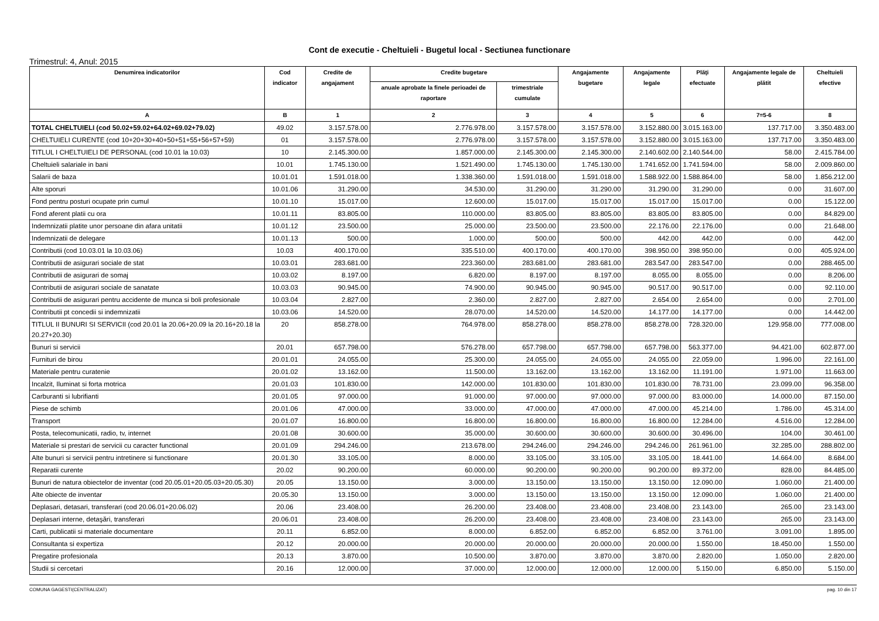Cont de executie - Cheltuieli - Bugetul local - Sectiunea functionare
Trimestrul: 4, Anul: 2015
| Denumirea indicatorilor | Cod indicator | Credite de angajament | Credite bugetare | | Angajamente bugetare | Angajamente legale | Plăţi efectuate | Angajamente legale de plătit | Cheltuieli efective |
| --- | --- | --- | --- | --- | --- | --- | --- | --- | --- |
| | | | anuale aprobate la finele perioadei de raportare | trimestriale cumulate | | | | | |
| A | B | 1 | 2 | 3 | 4 | 5 | 6 | 7=5-6 | 8 |
| TOTAL CHELTUIELI (cod 50.02+59.02+64.02+69.02+79.02) | 49.02 | 3.157.578.00 | 2.776.978.00 | 3.157.578.00 | 3.157.578.00 | 3.152.880.00 | 3.015.163.00 | 137.717.00 | 3.350.483.00 |
| CHELTUIELI CURENTE (cod 10+20+30+40+50+51+55+56+57+59) | 01 | 3.157.578.00 | 2.776.978.00 | 3.157.578.00 | 3.157.578.00 | 3.152.880.00 | 3.015.163.00 | 137.717.00 | 3.350.483.00 |
| TITLUL I CHELTUIELI DE PERSONAL (cod 10.01 la 10.03) | 10 | 2.145.300.00 | 1.857.000.00 | 2.145.300.00 | 2.145.300.00 | 2.140.602.00 | 2.140.544.00 | 58.00 | 2.415.784.00 |
| Cheltuieli salariale in bani | 10.01 | 1.745.130.00 | 1.521.490.00 | 1.745.130.00 | 1.745.130.00 | 1.741.652.00 | 1.741.594.00 | 58.00 | 2.009.860.00 |
| Salarii de baza | 10.01.01 | 1.591.018.00 | 1.338.360.00 | 1.591.018.00 | 1.591.018.00 | 1.588.922.00 | 1.588.864.00 | 58.00 | 1.856.212.00 |
| Alte sporuri | 10.01.06 | 31.290.00 | 34.530.00 | 31.290.00 | 31.290.00 | 31.290.00 | 31.290.00 | 0.00 | 31.607.00 |
| Fond pentru posturi ocupate prin cumul | 10.01.10 | 15.017.00 | 12.600.00 | 15.017.00 | 15.017.00 | 15.017.00 | 15.017.00 | 0.00 | 15.122.00 |
| Fond aferent platii cu ora | 10.01.11 | 83.805.00 | 110.000.00 | 83.805.00 | 83.805.00 | 83.805.00 | 83.805.00 | 0.00 | 84.829.00 |
| Indemnizatii platite unor persoane din afara unitatii | 10.01.12 | 23.500.00 | 25.000.00 | 23.500.00 | 23.500.00 | 22.176.00 | 22.176.00 | 0.00 | 21.648.00 |
| Indemnizatii de delegare | 10.01.13 | 500.00 | 1.000.00 | 500.00 | 500.00 | 442.00 | 442.00 | 0.00 | 442.00 |
| Contributii (cod 10.03.01 la 10.03.06) | 10.03 | 400.170.00 | 335.510.00 | 400.170.00 | 400.170.00 | 398.950.00 | 398.950.00 | 0.00 | 405.924.00 |
| Contributii de asigurari sociale de stat | 10.03.01 | 283.681.00 | 223.360.00 | 283.681.00 | 283.681.00 | 283.547.00 | 283.547.00 | 0.00 | 288.465.00 |
| Contributii de asigurari de somaj | 10.03.02 | 8.197.00 | 6.820.00 | 8.197.00 | 8.197.00 | 8.055.00 | 8.055.00 | 0.00 | 8.206.00 |
| Contributii de asigurari sociale de sanatate | 10.03.03 | 90.945.00 | 74.900.00 | 90.945.00 | 90.945.00 | 90.517.00 | 90.517.00 | 0.00 | 92.110.00 |
| Contributii de asigurari pentru accidente de munca si boli profesionale | 10.03.04 | 2.827.00 | 2.360.00 | 2.827.00 | 2.827.00 | 2.654.00 | 2.654.00 | 0.00 | 2.701.00 |
| Contributii pt concedii si indemnizatii | 10.03.06 | 14.520.00 | 28.070.00 | 14.520.00 | 14.520.00 | 14.177.00 | 14.177.00 | 0.00 | 14.442.00 |
| TITLUL II BUNURI SI SERVICII (cod 20.01 la 20.06+20.09 la 20.16+20.18 la 20.27+20.30) | 20 | 858.278.00 | 764.978.00 | 858.278.00 | 858.278.00 | 858.278.00 | 728.320.00 | 129.958.00 | 777.008.00 |
| Bunuri si servicii | 20.01 | 657.798.00 | 576.278.00 | 657.798.00 | 657.798.00 | 657.798.00 | 563.377.00 | 94.421.00 | 602.877.00 |
| Furnituri de birou | 20.01.01 | 24.055.00 | 25.300.00 | 24.055.00 | 24.055.00 | 24.055.00 | 22.059.00 | 1.996.00 | 22.161.00 |
| Materiale pentru curatenie | 20.01.02 | 13.162.00 | 11.500.00 | 13.162.00 | 13.162.00 | 13.162.00 | 11.191.00 | 1.971.00 | 11.663.00 |
| Incalzit, Iluminat si forta motrica | 20.01.03 | 101.830.00 | 142.000.00 | 101.830.00 | 101.830.00 | 101.830.00 | 78.731.00 | 23.099.00 | 96.358.00 |
| Carburanti si lubrifianti | 20.01.05 | 97.000.00 | 91.000.00 | 97.000.00 | 97.000.00 | 97.000.00 | 83.000.00 | 14.000.00 | 87.150.00 |
| Piese de schimb | 20.01.06 | 47.000.00 | 33.000.00 | 47.000.00 | 47.000.00 | 47.000.00 | 45.214.00 | 1.786.00 | 45.314.00 |
| Transport | 20.01.07 | 16.800.00 | 16.800.00 | 16.800.00 | 16.800.00 | 16.800.00 | 12.284.00 | 4.516.00 | 12.284.00 |
| Posta, telecomunicatii, radio, tv, internet | 20.01.08 | 30.600.00 | 35.000.00 | 30.600.00 | 30.600.00 | 30.600.00 | 30.496.00 | 104.00 | 30.461.00 |
| Materiale si prestari de servicii cu caracter functional | 20.01.09 | 294.246.00 | 213.678.00 | 294.246.00 | 294.246.00 | 294.246.00 | 261.961.00 | 32.285.00 | 288.802.00 |
| Alte bunuri si servicii pentru intretinere si functionare | 20.01.30 | 33.105.00 | 8.000.00 | 33.105.00 | 33.105.00 | 33.105.00 | 18.441.00 | 14.664.00 | 8.684.00 |
| Reparatii curente | 20.02 | 90.200.00 | 60.000.00 | 90.200.00 | 90.200.00 | 90.200.00 | 89.372.00 | 828.00 | 84.485.00 |
| Bunuri de natura obiectelor de inventar (cod 20.05.01+20.05.03+20.05.30) | 20.05 | 13.150.00 | 3.000.00 | 13.150.00 | 13.150.00 | 13.150.00 | 12.090.00 | 1.060.00 | 21.400.00 |
| Alte obiecte de inventar | 20.05.30 | 13.150.00 | 3.000.00 | 13.150.00 | 13.150.00 | 13.150.00 | 12.090.00 | 1.060.00 | 21.400.00 |
| Deplasari, detasari, transferari (cod 20.06.01+20.06.02) | 20.06 | 23.408.00 | 26.200.00 | 23.408.00 | 23.408.00 | 23.408.00 | 23.143.00 | 265.00 | 23.143.00 |
| Deplasari interne, detaşări, transferari | 20.06.01 | 23.408.00 | 26.200.00 | 23.408.00 | 23.408.00 | 23.408.00 | 23.143.00 | 265.00 | 23.143.00 |
| Carti, publicatii si materiale documentare | 20.11 | 6.852.00 | 8.000.00 | 6.852.00 | 6.852.00 | 6.852.00 | 3.761.00 | 3.091.00 | 1.895.00 |
| Consultanta si expertiza | 20.12 | 20.000.00 | 20.000.00 | 20.000.00 | 20.000.00 | 20.000.00 | 1.550.00 | 18.450.00 | 1.550.00 |
| Pregatire profesionala | 20.13 | 3.870.00 | 10.500.00 | 3.870.00 | 3.870.00 | 3.870.00 | 2.820.00 | 1.050.00 | 2.820.00 |
| Studii si cercetari | 20.16 | 12.000.00 | 37.000.00 | 12.000.00 | 12.000.00 | 12.000.00 | 5.150.00 | 6.850.00 | 5.150.00 |
COMUNA GAGESTI(CENTRALIZAT) pag. 10 din 17